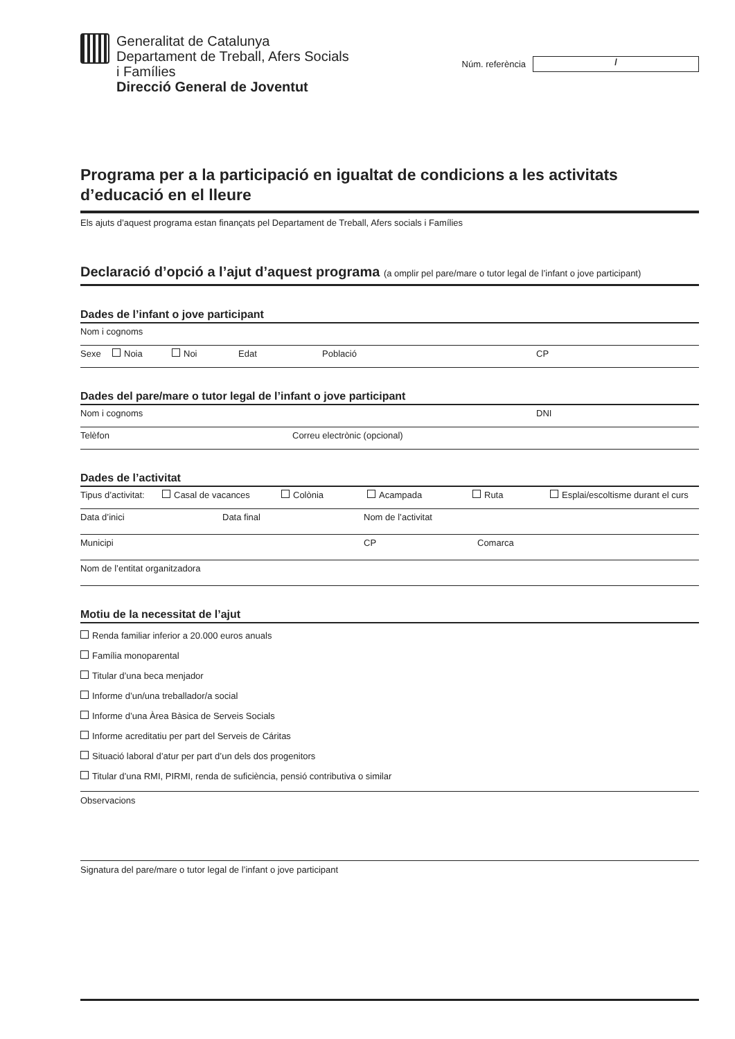Generalitat de Catalunya
Departament de Treball, Afers Socials
i Famílies
Direcció General de Joventut
Núm. referència
/
Programa per a la participació en igualtat de condicions a les activitats d’educació en el lleure
Els ajuts d’aquest programa estan finançats pel Departament de Treball, Afers socials i Famílies
Declaració d’opció a l’ajut d’aquest programa (a omplir pel pare/mare o tutor legal de l’infant o jove participant)
Dades de l’infant o jove participant
Nom i cognoms
Sexe Noia Noi Edat Població CP
Dades del pare/mare o tutor legal de l’infant o jove participant
Nom i cognoms DNI
Telèfon Correu electrònic (opcional)
Dades de l’activitat
Tipus d’activitat: Casal de vacances Colònia Acampada Ruta Esplai/escoltisme durant el curs
Data d’inici Data final Nom de l’activitat
Municipi CP Comarca
Nom de l’entitat organitzadora
Motiu de la necessitat de l’ajut
Renda familiar inferior a 20.000 euros anuals
Família monoparental
Titular d’una beca menjador
Informe d’un/una treballador/a social
Informe d’una Àrea Bàsica de Serveis Socials
Informe acreditatiu per part del Serveis de Cáritas
Situació laboral d’atur per part d’un dels dos progenitors
Titular d’una RMI, PIRMI, renda de suficiència, pensió contributiva o similar
Observacions
Signatura del pare/mare o tutor legal de l’infant o jove participant